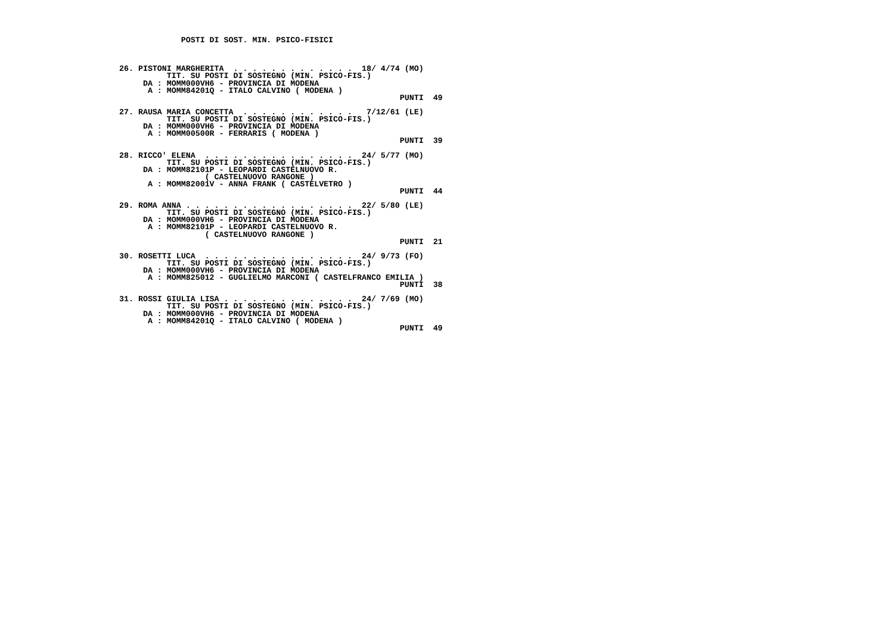POSTI DI SOST. MIN. PSICO-FISICI



26. PISTONI MARGHERITA  . . . . . . . . . . . . .  18/ 4/74 (MO)
          TIT. SU POSTI DI SOSTEGNO (MIN. PSICO-FIS.)
     DA : MOMM000VH6 - PROVINCIA DI MODENA
      A : MOMM84201Q - ITALO CALVINO ( MODENA )
                                                           PUNTI  49

27. RAUSA MARIA CONCETTA  . . . . . . . . . . . .   7/12/61 (LE)
          TIT. SU POSTI DI SOSTEGNO (MIN. PSICO-FIS.)
     DA : MOMM000VH6 - PROVINCIA DI MODENA
      A : MOMM00500R - FERRARIS ( MODENA )
                                                           PUNTI  39

28. RICCO' ELENA  . . . . . . . . . . . . . . . .  24/ 5/77 (MO)
          TIT. SU POSTI DI SOSTEGNO (MIN. PSICO-FIS.)
     DA : MOMM82101P - LEOPARDI CASTELNUOVO R.
                  ( CASTELNUOVO RANGONE )
      A : MOMM82001V - ANNA FRANK ( CASTELVETRO )
                                                           PUNTI  44

29. ROMA ANNA . . . . . . . . . . . . . . . . . .  22/ 5/80 (LE)
          TIT. SU POSTI DI SOSTEGNO (MIN. PSICO-FIS.)
     DA : MOMM000VH6 - PROVINCIA DI MODENA
      A : MOMM82101P - LEOPARDI CASTELNUOVO R.
                  ( CASTELNUOVO RANGONE )
                                                           PUNTI  21

30. ROSETTI LUCA  . . . . . . . . . . . . . . . .  24/ 9/73 (FO)
          TIT. SU POSTI DI SOSTEGNO (MIN. PSICO-FIS.)
     DA : MOMM000VH6 - PROVINCIA DI MODENA
      A : MOMM825012 - GUGLIELMO MARCONI ( CASTELFRANCO EMILIA )
                                                           PUNTI  38

31. ROSSI GIULIA LISA . . . . . . . . . . . . . .  24/ 7/69 (MO)
          TIT. SU POSTI DI SOSTEGNO (MIN. PSICO-FIS.)
     DA : MOMM000VH6 - PROVINCIA DI MODENA
      A : MOMM84201Q - ITALO CALVINO ( MODENA )
                                                           PUNTI  49